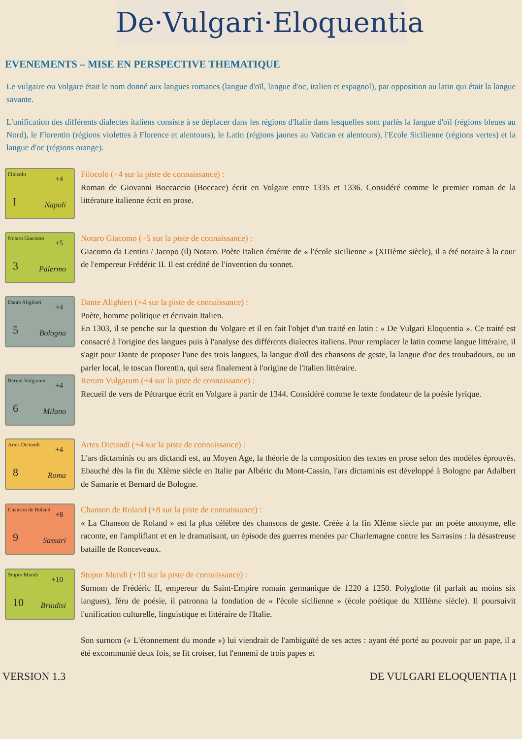De·Vulgari·Eloquentia
EVENEMENTS – MISE EN PERSPECTIVE THEMATIQUE
Le vulgaire ou Volgare était le nom donné aux langues romanes (langue d'oïl, langue d'oc, italien et espagnol), par opposition au latin qui était la langue savante.
L'unification des différents dialectes italiens consiste à se déplacer dans les régions d'Italie dans lesquelles sont parlés la langue d'oïl (régions bleues au Nord), le Florentin (régions violettes à Florence et alentours), le Latin (régions jaunes au Vatican et alentours), l'Ecole Sicilienne (régions vertes) et la langue d'oc (régions orange).
Filocolo
+4
I Napoli
Filocolo (+4 sur la piste de connaissance) :
Roman de Giovanni Boccaccio (Boccace) écrit en Volgare entre 1335 et 1336. Considéré comme le premier roman de la littérature italienne écrit en prose.
Notaro Giacomo
+5
3 Palermo
Notaro Giacomo (+5 sur la piste de connaissance) :
Giacomo da Lentini / Jacopo (il) Notaro. Poète Italien émérite de « l'école sicilienne » (XIIIème siècle), il a été notaire à la cour de l'empereur Frédéric II. Il est crédité de l'invention du sonnet.
Dante Alighieri
+4
5 Bologna
Dante Alighieri (+4 sur la piste de connaissance) :
Poète, homme politique et écrivain Italien.
En 1303, il se penche sur la question du Volgare et il en fait l'objet d'un traité en latin : « De Vulgari Eloquentia ». Ce traité est consacré à l'origine des langues puis à l'analyse des différents dialectes italiens. Pour remplacer le latin comme langue littéraire, il s'agit pour Dante de proposer l'une des trois langues, la langue d'oïl des chansons de geste, la langue d'oc des troubadours, ou un parler local, le toscan florentin, qui sera finalement à l'origine de l'italien littéraire.
Rerum Vulgarum
+4
6 Milano
Rerum Vulgarum (+4 sur la piste de connaissance) :
Recueil de vers de Pétrarque écrit en Volgare à partir de 1344. Considéré comme le texte fondateur de la poésie lyrique.
Artes Dictandi
+4
8 Roma
Artes Dictandi (+4 sur la piste de connaissance) :
L'ars dictaminis ou ars dictandi est, au Moyen Age, la théorie de la composition des textes en prose selon des modèles éprouvés. Ebauché dès la fin du XIème siècle en Italie par Albéric du Mont-Cassin, l'ars dictaminis est développé à Bologne par Adalbert de Samarie et Bernard de Bologne.
Chanson de Roland
+8
9 Sassari
Chanson de Roland (+8 sur la piste de connaissance) :
« La Chanson de Roland » est la plus célèbre des chansons de geste. Créée à la fin XIème siècle par un poète anonyme, elle raconte, en l'amplifiant et en le dramatisant, un épisode des guerres menées par Charlemagne contre les Sarrasins : la désastreuse bataille de Ronceveaux.
Stupor Mundi
+10
10 Brindisi
Stupor Mundi (+10 sur la piste de connaissance) :
Surnom de Frédéric II, empereur du Saint-Empire romain germanique de 1220 à 1250. Polyglotte (il parlait au moins six langues), féru de poésie, il patronna la fondation de « l'école sicilienne » (école poétique du XIIIème siècle). Il poursuivit l'unification culturelle, linguistique et littéraire de l'Italie.
Son surnom (« L'étonnement du monde ») lui viendrait de l'ambiguïté de ses actes : ayant été porté au pouvoir par un pape, il a été excommunié deux fois, se fit croiser, fut l'ennemi de trois papes et
VERSION 1.3 DE VULGARI ELOQUENTIA |1